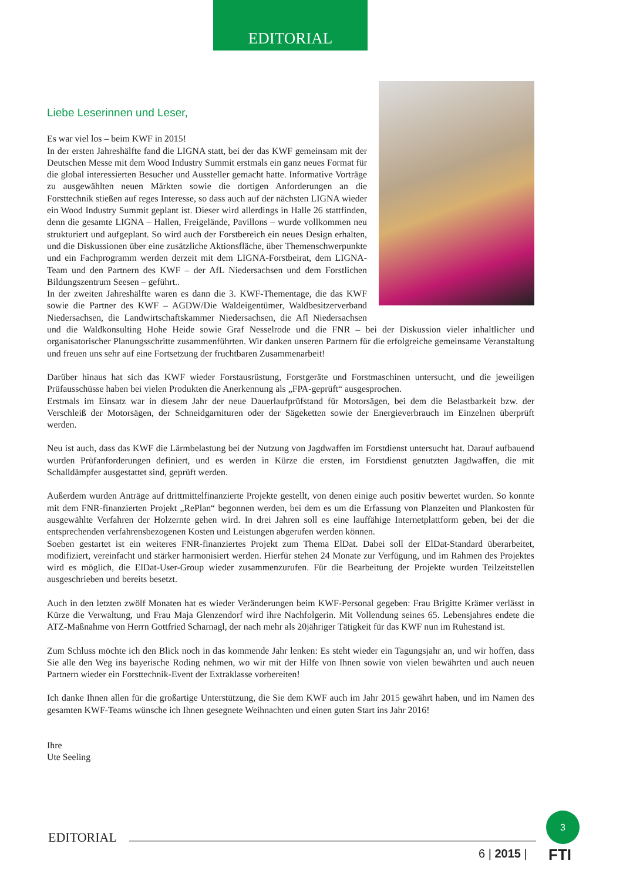EDITORIAL
Liebe Leserinnen und Leser,
Es war viel los – beim KWF in 2015!
In der ersten Jahreshälfte fand die LIGNA statt, bei der das KWF gemeinsam mit der Deutschen Messe mit dem Wood Industry Summit erstmals ein ganz neues Format für die global interessierten Besucher und Aussteller gemacht hatte. Informative Vorträge zu ausgewählten neuen Märkten sowie die dortigen Anforderungen an die Forsttechnik stießen auf reges Interesse, so dass auch auf der nächsten LIGNA wieder ein Wood Industry Summit geplant ist. Dieser wird allerdings in Halle 26 stattfinden, denn die gesamte LIGNA – Hallen, Freigelände, Pavillons – wurde vollkommen neu strukturiert und aufgeplant. So wird auch der Forstbereich ein neues Design erhalten, und die Diskussionen über eine zusätzliche Aktionsfläche, über Themenschwerpunkte und ein Fachprogramm werden derzeit mit dem LIGNA-Forstbeirat, dem LIGNA-Team und den Partnern des KWF – der AfL Niedersachsen und dem Forstlichen Bildungszentrum Seesen – geführt..
In der zweiten Jahreshälfte waren es dann die 3. KWF-Thementage, die das KWF sowie die Partner des KWF – AGDW/Die Waldeigentümer, Waldbesitzerverband Niedersachsen, die Landwirtschaftskammer Niedersachsen, die Afl Niedersachsen und die Waldkonsulting Hohe Heide sowie Graf Nesselrode und die FNR – bei der Diskussion vieler inhaltlicher und organisatorischer Planungsschritte zusammenführten. Wir danken unseren Partnern für die erfolgreiche gemeinsame Veranstaltung und freuen uns sehr auf eine Fortsetzung der fruchtbaren Zusammenarbeit!
Darüber hinaus hat sich das KWF wieder Forstausrüstung, Forstgeräte und Forstmaschinen untersucht, und die jeweiligen Prüfausschüsse haben bei vielen Produkten die Anerkennung als „FPA-geprüft“ ausgesprochen.
Erstmals im Einsatz war in diesem Jahr der neue Dauerlaufprüfstand für Motorsägen, bei dem die Belastbarkeit bzw. der Verschleiß der Motorsägen, der Schneidgarnituren oder der Sägeketten sowie der Energieverbrauch im Einzelnen überprüft werden.
Neu ist auch, dass das KWF die Lärmbelastung bei der Nutzung von Jagdwaffen im Forstdienst untersucht hat. Darauf aufbauend wurden Prüfanforderungen definiert, und es werden in Kürze die ersten, im Forstdienst genutzten Jagdwaffen, die mit Schalldämpfer ausgestattet sind, geprüft werden.
Außerdem wurden Anträge auf drittmittelfinanzierte Projekte gestellt, von denen einige auch positiv bewertet wurden. So konnte mit dem FNR-finanzierten Projekt „RePlan“ begonnen werden, bei dem es um die Erfassung von Planzeiten und Plankosten für ausgewählte Verfahren der Holzernte gehen wird. In drei Jahren soll es eine lauffähige Internetplattform geben, bei der die entsprechenden verfahrensbezogenen Kosten und Leistungen abgerufen werden können.
Soeben gestartet ist ein weiteres FNR-finanziertes Projekt zum Thema ElDat. Dabei soll der ElDat-Standard überarbeitet, modifiziert, vereinfacht und stärker harmonisiert werden. Hierfür stehen 24 Monate zur Verfügung, und im Rahmen des Projektes wird es möglich, die ElDat-User-Group wieder zusammenzurufen. Für die Bearbeitung der Projekte wurden Teilzeitstellen ausgeschrieben und bereits besetzt.
Auch in den letzten zwölf Monaten hat es wieder Veränderungen beim KWF-Personal gegeben: Frau Brigitte Krämer verlässt in Kürze die Verwaltung, und Frau Maja Glenzendorf wird ihre Nachfolgerin. Mit Vollendung seines 65. Lebensjahres endete die ATZ-Maßnahme von Herrn Gottfried Scharnagl, der nach mehr als 20jähriger Tätigkeit für das KWF nun im Ruhestand ist.
Zum Schluss möchte ich den Blick noch in das kommende Jahr lenken: Es steht wieder ein Tagungsjahr an, und wir hoffen, dass Sie alle den Weg ins bayerische Roding nehmen, wo wir mit der Hilfe von Ihnen sowie von vielen bewährten und auch neuen Partnern wieder ein Forsttechnik-Event der Extraklasse vorbereiten!
Ich danke Ihnen allen für die großartige Unterstützung, die Sie dem KWF auch im Jahr 2015 gewährt haben, und im Namen des gesamten KWF-Teams wünsche ich Ihnen gesegnete Weihnachten und einen guten Start ins Jahr 2016!
Ihre
Ute Seeling
EDITORIAL
6 | 2015 |
3
FTI